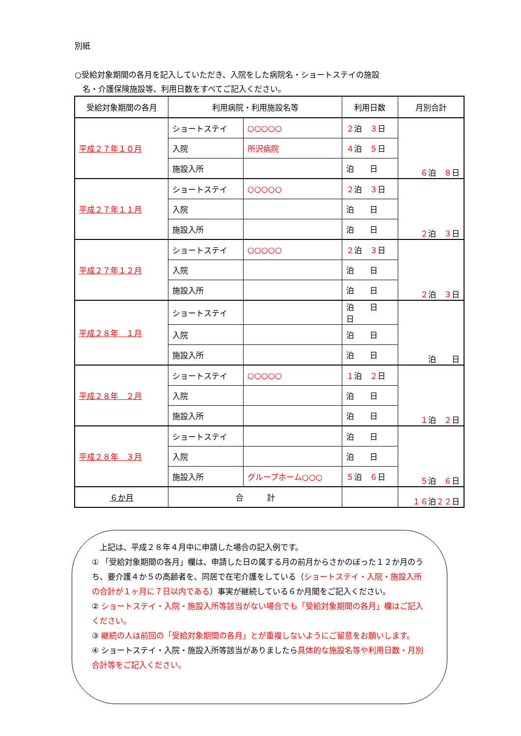別紙
○受給対象期間の各月を記入していただき、入院をした病院名・ショートステイの施設
　名・介護保険施設等、利用日数をすべてご記入ください。
| 受給対象期間の各月 | 利用病院・利用施設名等 | | 利用日数 | 月別合計 |
| --- | --- | --- | --- | --- |
| 平成２７年１０月 | ショートステイ | ○○○○○ | ２ 泊 ３ 日 | ６ 泊 ８ 日 |
| | 入院 | 所沢病院 | ４ 泊 ５ 日 | |
| | 施設入所 | | 泊 日 | |
| 平成２７年１１月 | ショートステイ | ○○○○○ | ２ 泊 ３ 日 | ２ 泊 ３ 日 |
| | 入院 | | 泊 日 | |
| | 施設入所 | | 泊 日 | |
| 平成２７年１２月 | ショートステイ | ○○○○○ | ２ 泊 ３ 日 | ２ 泊 ３ 日 |
| | 入院 | | 泊 日 | |
| | 施設入所 | | 泊 日 | |
| 平成２８年 １月 | ショートステイ | | 泊 日 日 | 泊 日 |
| | 入院 | | 泊 日 | |
| | 施設入所 | | 泊 日 | |
| 平成２８年 ２月 | ショートステイ | ○○○○○ | １ 泊 ２ 日 | １ 泊 ２ 日 |
| | 入院 | | 泊 日 | |
| | 施設入所 | | 泊 日 | |
| 平成２８年 ３月 | ショートステイ | | 泊 日 | ５ 泊 ６ 日 |
| | 入院 | | 泊 日 | |
| | 施設入所 | グループホーム○○○ | ５ 泊 ６ 日 | |
| ６か月 | 合 計 | | | １６ 泊 ２２ 日 |
　上記は、平成２８年４月中に申請した場合の記入例です。
① 「受給対象期間の各月」欄は、申請した日の属する月の前月からさかのぼった１２か月のうち、要介護４か５の高齢者を、同居で在宅介護をしている（ショートステイ・入院・施設入所の合計が１ヶ月に７日以内である）事実が継続している６か月間をご記入ください。
② ショートステイ・入院・施設入所等該当がない場合でも「受給対象期間の各月」欄はご記入ください。
③ 継続の人は前回の「受給対象期間の各月」とが重複しないようにご留意をお願いします。
④ ショートステイ・入院・施設入所等該当がありましたら具体的な施設名等や利用日数・月別合計等をご記入ください。